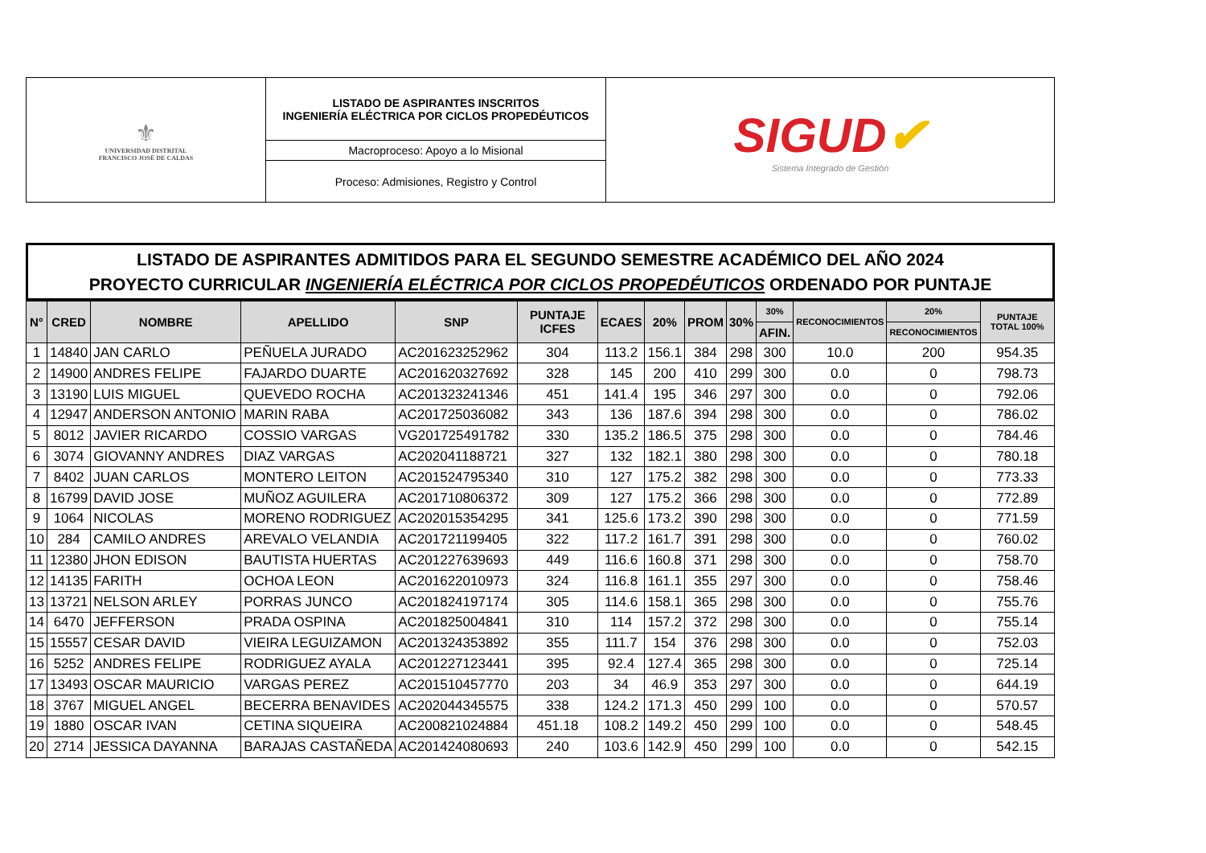| ⚜ UNIVERSIDAD DISTRITAL FRANCISCO JOSÉ DE CALDAS | LISTADO DE ASPIRANTES INSCRITOS INGENIERÍA ELÉCTRICA POR CICLOS PROPEDÉUTICOS | SIGUD ✔ Sistema Integrado de Gestión |
| | Macroproceso: Apoyo a lo Misional | |
| | Proceso: Admisiones, Registro y Control | |
LISTADO DE ASPIRANTES ADMITIDOS PARA EL SEGUNDO SEMESTRE ACADÉMICO DEL AÑO 2024
PROYECTO CURRICULAR INGENIERÍA ELÉCTRICA POR CICLOS PROPEDÉUTICOS ORDENADO POR PUNTAJE
| N° | CRED | NOMBRE | APELLIDO | SNP | PUNTAJE ICFES | ECAES | 20% | PROM | 30% | 30% | RECONOCIMIENTOS | 20% | PUNTAJE TOTAL 100% |
| --- | --- | --- | --- | --- | --- | --- | --- | --- | --- | --- | --- | --- | --- |
| | | | | | | | | | | AFIN. | | RECONOCIMIENTOS | |
| 1 | 14840 | JAN CARLO | PEÑUELA JURADO | AC201623252962 | 304 | 113.2 | 156.1 | 384 | 298 | 300 | 10.0 | 200 | 954.35 |
| 2 | 14900 | ANDRES FELIPE | FAJARDO DUARTE | AC201620327692 | 328 | 145 | 200 | 410 | 299 | 300 | 0.0 | 0 | 798.73 |
| 3 | 13190 | LUIS MIGUEL | QUEVEDO ROCHA | AC201323241346 | 451 | 141.4 | 195 | 346 | 297 | 300 | 0.0 | 0 | 792.06 |
| 4 | 12947 | ANDERSON ANTONIO | MARIN RABA | AC201725036082 | 343 | 136 | 187.6 | 394 | 298 | 300 | 0.0 | 0 | 786.02 |
| 5 | 8012 | JAVIER RICARDO | COSSIO VARGAS | VG201725491782 | 330 | 135.2 | 186.5 | 375 | 298 | 300 | 0.0 | 0 | 784.46 |
| 6 | 3074 | GIOVANNY ANDRES | DIAZ VARGAS | AC202041188721 | 327 | 132 | 182.1 | 380 | 298 | 300 | 0.0 | 0 | 780.18 |
| 7 | 8402 | JUAN CARLOS | MONTERO LEITON | AC201524795340 | 310 | 127 | 175.2 | 382 | 298 | 300 | 0.0 | 0 | 773.33 |
| 8 | 16799 | DAVID JOSE | MUÑOZ AGUILERA | AC201710806372 | 309 | 127 | 175.2 | 366 | 298 | 300 | 0.0 | 0 | 772.89 |
| 9 | 1064 | NICOLAS | MORENO RODRIGUEZ | AC202015354295 | 341 | 125.6 | 173.2 | 390 | 298 | 300 | 0.0 | 0 | 771.59 |
| 10 | 284 | CAMILO ANDRES | AREVALO VELANDIA | AC201721199405 | 322 | 117.2 | 161.7 | 391 | 298 | 300 | 0.0 | 0 | 760.02 |
| 11 | 12380 | JHON EDISON | BAUTISTA HUERTAS | AC201227639693 | 449 | 116.6 | 160.8 | 371 | 298 | 300 | 0.0 | 0 | 758.70 |
| 12 | 14135 | FARITH | OCHOA LEON | AC201622010973 | 324 | 116.8 | 161.1 | 355 | 297 | 300 | 0.0 | 0 | 758.46 |
| 13 | 13721 | NELSON ARLEY | PORRAS JUNCO | AC201824197174 | 305 | 114.6 | 158.1 | 365 | 298 | 300 | 0.0 | 0 | 755.76 |
| 14 | 6470 | JEFFERSON | PRADA OSPINA | AC201825004841 | 310 | 114 | 157.2 | 372 | 298 | 300 | 0.0 | 0 | 755.14 |
| 15 | 15557 | CESAR DAVID | VIEIRA LEGUIZAMON | AC201324353892 | 355 | 111.7 | 154 | 376 | 298 | 300 | 0.0 | 0 | 752.03 |
| 16 | 5252 | ANDRES FELIPE | RODRIGUEZ AYALA | AC201227123441 | 395 | 92.4 | 127.4 | 365 | 298 | 300 | 0.0 | 0 | 725.14 |
| 17 | 13493 | OSCAR MAURICIO | VARGAS PEREZ | AC201510457770 | 203 | 34 | 46.9 | 353 | 297 | 300 | 0.0 | 0 | 644.19 |
| 18 | 3767 | MIGUEL ANGEL | BECERRA BENAVIDES | AC202044345575 | 338 | 124.2 | 171.3 | 450 | 299 | 100 | 0.0 | 0 | 570.57 |
| 19 | 1880 | OSCAR IVAN | CETINA SIQUEIRA | AC200821024884 | 451.18 | 108.2 | 149.2 | 450 | 299 | 100 | 0.0 | 0 | 548.45 |
| 20 | 2714 | JESSICA DAYANNA | BARAJAS CASTAÑEDA | AC201424080693 | 240 | 103.6 | 142.9 | 450 | 299 | 100 | 0.0 | 0 | 542.15 |